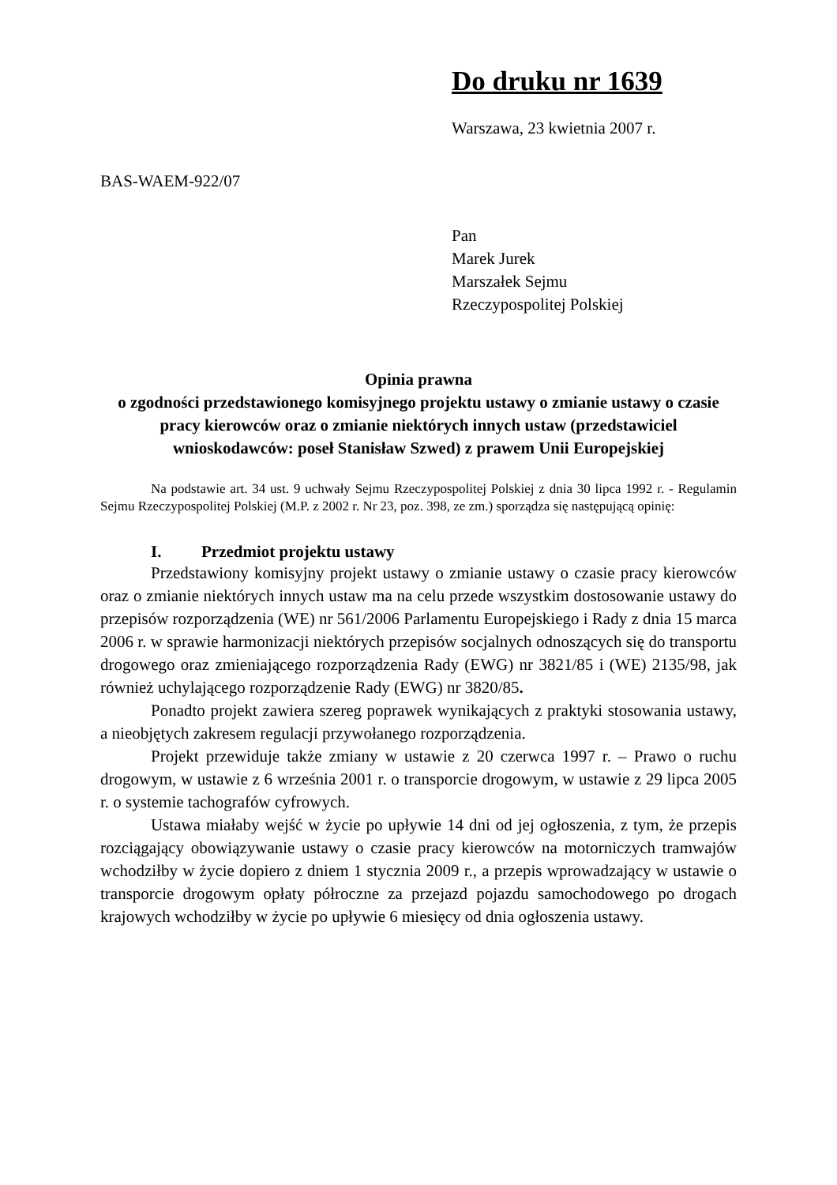Do druku nr 1639
Warszawa, 23 kwietnia 2007 r.
BAS-WAEM-922/07
Pan
Marek Jurek
Marszałek Sejmu
Rzeczypospolitej Polskiej
Opinia prawna
o zgodności przedstawionego komisyjnego projektu ustawy o zmianie ustawy o czasie pracy kierowców oraz o zmianie niektórych innych ustaw (przedstawiciel wnioskodawców: poseł Stanisław Szwed) z prawem Unii Europejskiej
Na podstawie art. 34 ust. 9 uchwały Sejmu Rzeczypospolitej Polskiej z dnia 30 lipca 1992 r. - Regulamin Sejmu Rzeczypospolitej Polskiej (M.P. z 2002 r. Nr 23, poz. 398, ze zm.) sporządza się następującą opinię:
I. Przedmiot projektu ustawy
Przedstawiony komisyjny projekt ustawy o zmianie ustawy o czasie pracy kierowców oraz o zmianie niektórych innych ustaw ma na celu przede wszystkim dostosowanie ustawy do przepisów rozporządzenia (WE) nr 561/2006 Parlamentu Europejskiego i Rady z dnia 15 marca 2006 r. w sprawie harmonizacji niektórych przepisów socjalnych odnoszących się do transportu drogowego oraz zmieniającego rozporządzenia Rady (EWG) nr 3821/85 i (WE) 2135/98, jak również uchylającego rozporządzenie Rady (EWG) nr 3820/85.
Ponadto projekt zawiera szereg poprawek wynikających z praktyki stosowania ustawy, a nieobjętych zakresem regulacji przywołanego rozporządzenia.
Projekt przewiduje także zmiany w ustawie z 20 czerwca 1997 r. – Prawo o ruchu drogowym, w ustawie z 6 września 2001 r. o transporcie drogowym, w ustawie z 29 lipca 2005 r. o systemie tachografów cyfrowych.
Ustawa miałaby wejść w życie po upływie 14 dni od jej ogłoszenia, z tym, że przepis rozciągający obowiązywanie ustawy o czasie pracy kierowców na motorniczych tramwajów wchodziłby w życie dopiero z dniem 1 stycznia 2009 r., a przepis wprowadzający w ustawie o transporcie drogowym opłaty półroczne za przejazd pojazdu samochodowego po drogach krajowych wchodziłby w życie po upływie 6 miesięcy od dnia ogłoszenia ustawy.